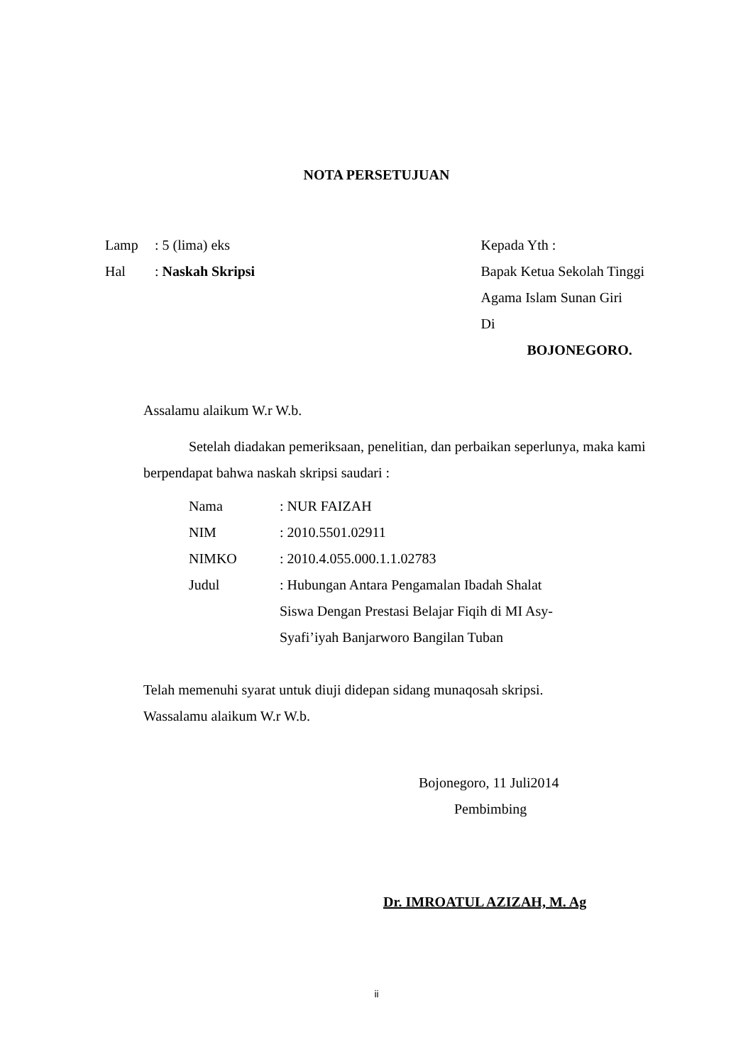NOTA PERSETUJUAN
Lamp: 5 (lima) eks
Hal: Naskah Skripsi
Kepada Yth :
Bapak Ketua Sekolah Tinggi
Agama Islam Sunan Giri
Di
BOJONEGORO.
Assalamu alaikum W.r W.b.
Setelah diadakan pemeriksaan, penelitian, dan perbaikan seperlunya, maka kami berpendapat bahwa naskah skripsi saudari :
| Nama | : NUR FAIZAH |
| NIM | : 2010.5501.02911 |
| NIMKO | : 2010.4.055.000.1.1.02783 |
| Judul | : Hubungan Antara Pengamalan Ibadah Shalat Siswa Dengan Prestasi Belajar Fiqih di MI Asy- Syafi’iyah Banjarworo Bangilan Tuban |
Telah memenuhi syarat untuk diuji didepan sidang munaqosah skripsi.
Wassalamu alaikum W.r W.b.
Bojonegoro, 11 Juli2014
Pembimbing
Dr. IMROATUL AZIZAH, M. Ag
ii